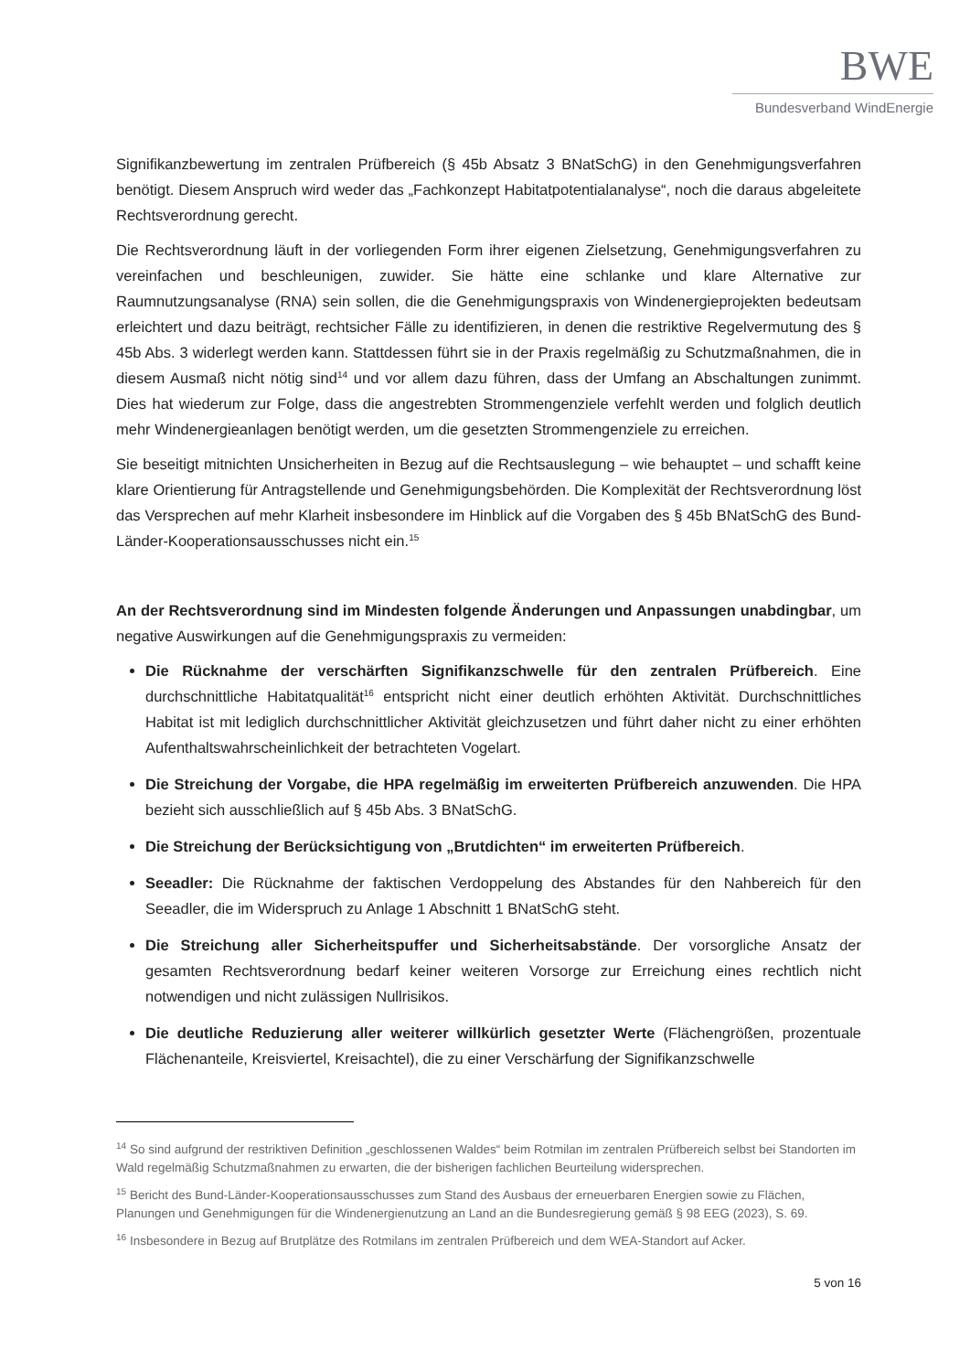BWE
Bundesverband WindEnergie
Signifikanzbewertung im zentralen Prüfbereich (§ 45b Absatz 3 BNatSchG) in den Genehmigungsverfahren benötigt. Diesem Anspruch wird weder das „Fachkonzept Habitatpotentialanalyse“, noch die daraus abgeleitete Rechtsverordnung gerecht.
Die Rechtsverordnung läuft in der vorliegenden Form ihrer eigenen Zielsetzung, Genehmigungsverfahren zu vereinfachen und beschleunigen, zuwider. Sie hätte eine schlanke und klare Alternative zur Raumnutzungsanalyse (RNA) sein sollen, die die Genehmigungspraxis von Windenergieprojekten bedeutsam erleichtert und dazu beiträgt, rechtsicher Fälle zu identifizieren, in denen die restriktive Regelvermutung des § 45b Abs. 3 widerlegt werden kann. Stattdessen führt sie in der Praxis regelmäßig zu Schutzmaßnahmen, die in diesem Ausmaß nicht nötig sind<sup>14</sup> und vor allem dazu führen, dass der Umfang an Abschaltungen zunimmt. Dies hat wiederum zur Folge, dass die angestrebten Strommengenziele verfehlt werden und folglich deutlich mehr Windenergieanlagen benötigt werden, um die gesetzten Strommengenziele zu erreichen.
Sie beseitigt mitnichten Unsicherheiten in Bezug auf die Rechtsauslegung – wie behauptet – und schafft keine klare Orientierung für Antragstellende und Genehmigungsbehörden. Die Komplexität der Rechtsverordnung löst das Versprechen auf mehr Klarheit insbesondere im Hinblick auf die Vorgaben des § 45b BNatSchG des Bund-Länder-Kooperationsausschusses nicht ein.<sup>15</sup>
An der Rechtsverordnung sind im Mindesten folgende Änderungen und Anpassungen unabdingbar, um negative Auswirkungen auf die Genehmigungspraxis zu vermeiden:
Die Rücknahme der verschärften Signifikanzschwelle für den zentralen Prüfbereich. Eine durchschnittliche Habitatqualität<sup>16</sup> entspricht nicht einer deutlich erhöhten Aktivität. Durchschnittliches Habitat ist mit lediglich durchschnittlicher Aktivität gleichzusetzen und führt daher nicht zu einer erhöhten Aufenthaltswahrscheinlichkeit der betrachteten Vogelart.
Die Streichung der Vorgabe, die HPA regelmäßig im erweiterten Prüfbereich anzuwenden. Die HPA bezieht sich ausschließlich auf § 45b Abs. 3 BNatSchG.
Die Streichung der Berücksichtigung von „Brutdichten“ im erweiterten Prüfbereich.
Seeadler: Die Rücknahme der faktischen Verdoppelung des Abstandes für den Nahbereich für den Seeadler, die im Widerspruch zu Anlage 1 Abschnitt 1 BNatSchG steht.
Die Streichung aller Sicherheitspuffer und Sicherheitsabstände. Der vorsorgliche Ansatz der gesamten Rechtsverordnung bedarf keiner weiteren Vorsorge zur Erreichung eines rechtlich nicht notwendigen und nicht zulässigen Nullrisikos.
Die deutliche Reduzierung aller weiterer willkürlich gesetzter Werte (Flächengrößen, prozentuale Flächenanteile, Kreisviertel, Kreisachtel), die zu einer Verschärfung der Signifikanzschwelle
<sup>14</sup> So sind aufgrund der restriktiven Definition „geschlossenen Waldes“ beim Rotmilan im zentralen Prüfbereich selbst bei Standorten im Wald regelmäßig Schutzmaßnahmen zu erwarten, die der bisherigen fachlichen Beurteilung widersprechen.
<sup>15</sup> Bericht des Bund-Länder-Kooperationsausschusses zum Stand des Ausbaus der erneuerbaren Energien sowie zu Flächen, Planungen und Genehmigungen für die Windenergienutzung an Land an die Bundesregierung gemäß § 98 EEG (2023), S. 69.
<sup>16</sup> Insbesondere in Bezug auf Brutplätze des Rotmilans im zentralen Prüfbereich und dem WEA-Standort auf Acker.
5 von 16